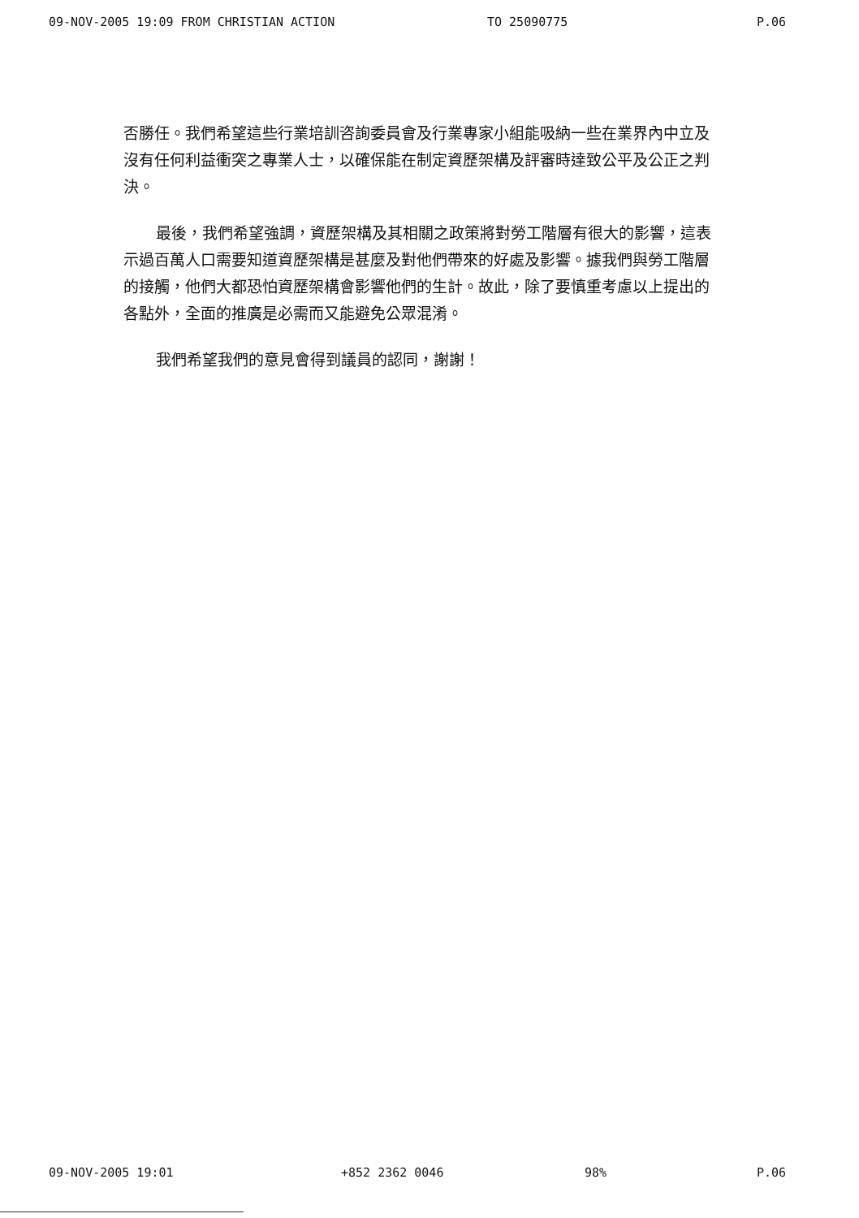09-NOV-2005 19:09 FROM CHRISTIAN ACTION TO 25090775 P.06
否勝任。我們希望這些行業培訓咨詢委員會及行業專家小組能吸納一些在業界內中立及沒有任何利益衝突之專業人士，以確保能在制定資歷架構及評審時達致公平及公正之判決。
最後，我們希望強調，資歷架構及其相關之政策將對勞工階層有很大的影響，這表示過百萬人口需要知道資歷架構是甚麼及對他們帶來的好處及影響。據我們與勞工階層的接觸，他們大都恐怕資歷架構會影響他們的生計。故此，除了要慎重考慮以上提出的各點外，全面的推廣是必需而又能避免公眾混淆。
我們希望我們的意見會得到議員的認同，謝謝！
09-NOV-2005 19:01 +852 2362 0046 98% P.06